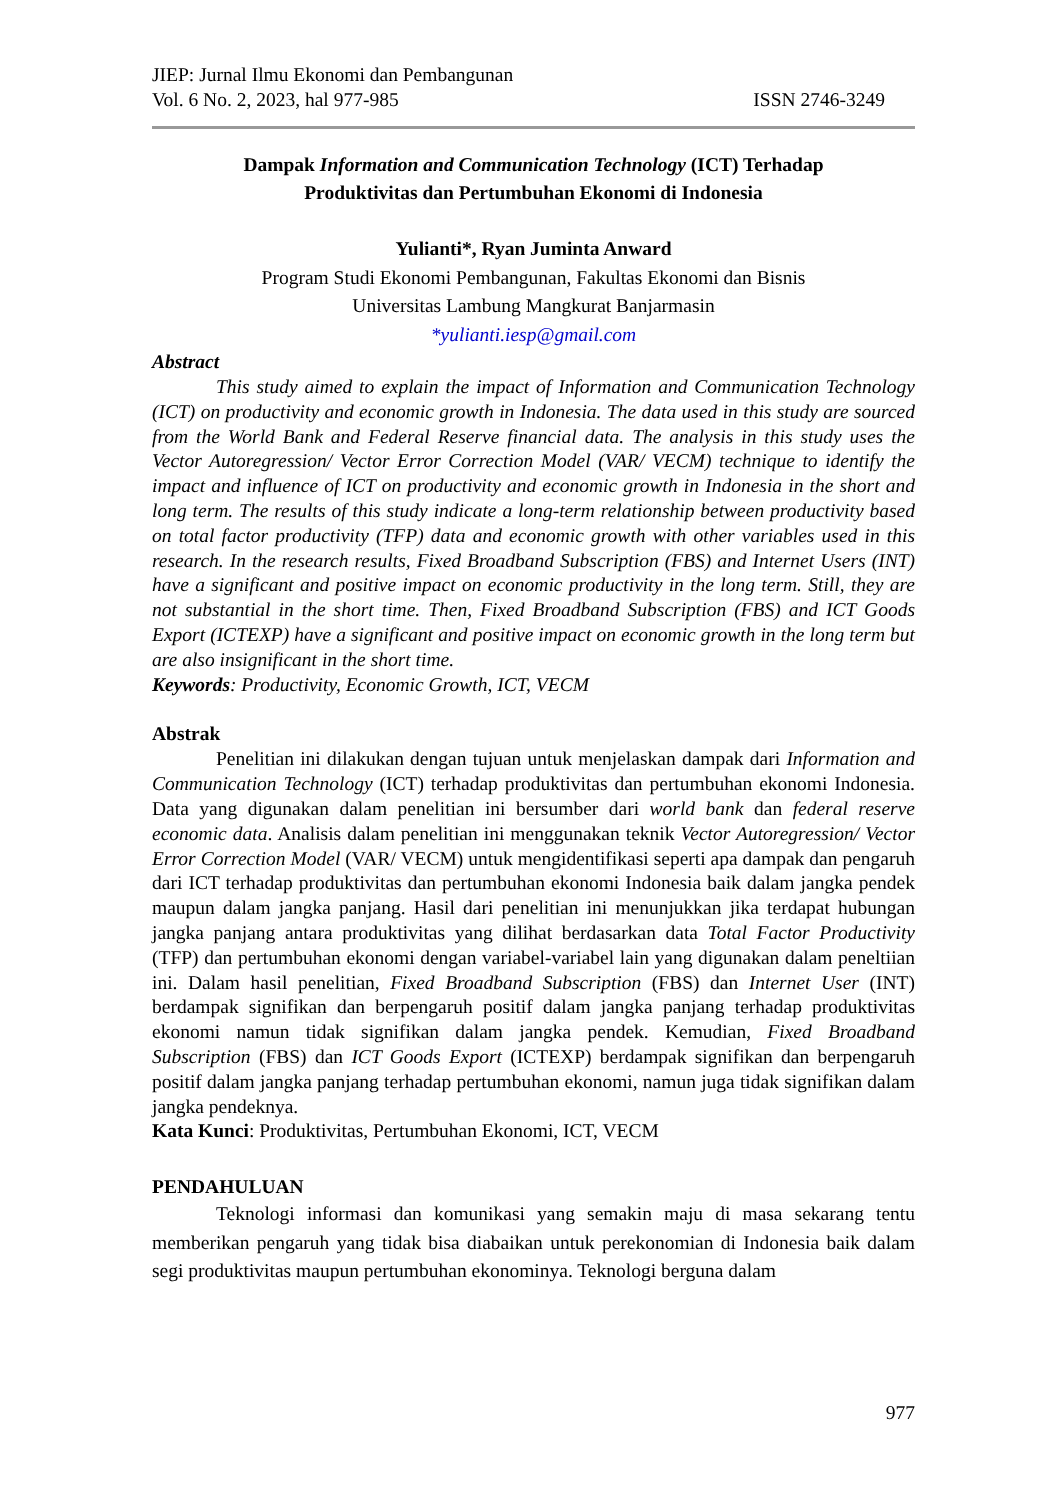JIEP: Jurnal Ilmu Ekonomi dan Pembangunan
Vol. 6 No. 2, 2023, hal 977-985 ISSN 2746-3249
Dampak Information and Communication Technology (ICT) Terhadap
Produktivitas dan Pertumbuhan Ekonomi di Indonesia
Yulianti*, Ryan Juminta Anward
Program Studi Ekonomi Pembangunan, Fakultas Ekonomi dan Bisnis
Universitas Lambung Mangkurat Banjarmasin
*yulianti.iesp@gmail.com
Abstract
This study aimed to explain the impact of Information and Communication Technology (ICT) on productivity and economic growth in Indonesia. The data used in this study are sourced from the World Bank and Federal Reserve financial data. The analysis in this study uses the Vector Autoregression/ Vector Error Correction Model (VAR/ VECM) technique to identify the impact and influence of ICT on productivity and economic growth in Indonesia in the short and long term. The results of this study indicate a long-term relationship between productivity based on total factor productivity (TFP) data and economic growth with other variables used in this research. In the research results, Fixed Broadband Subscription (FBS) and Internet Users (INT) have a significant and positive impact on economic productivity in the long term. Still, they are not substantial in the short time. Then, Fixed Broadband Subscription (FBS) and ICT Goods Export (ICTEXP) have a significant and positive impact on economic growth in the long term but are also insignificant in the short time.
Keywords: Productivity, Economic Growth, ICT, VECM
Abstrak
Penelitian ini dilakukan dengan tujuan untuk menjelaskan dampak dari Information and Communication Technology (ICT) terhadap produktivitas dan pertumbuhan ekonomi Indonesia. Data yang digunakan dalam penelitian ini bersumber dari world bank dan federal reserve economic data. Analisis dalam penelitian ini menggunakan teknik Vector Autoregression/ Vector Error Correction Model (VAR/ VECM) untuk mengidentifikasi seperti apa dampak dan pengaruh dari ICT terhadap produktivitas dan pertumbuhan ekonomi Indonesia baik dalam jangka pendek maupun dalam jangka panjang. Hasil dari penelitian ini menunjukkan jika terdapat hubungan jangka panjang antara produktivitas yang dilihat berdasarkan data Total Factor Productivity (TFP) dan pertumbuhan ekonomi dengan variabel-variabel lain yang digunakan dalam peneltiian ini. Dalam hasil penelitian, Fixed Broadband Subscription (FBS) dan Internet User (INT) berdampak signifikan dan berpengaruh positif dalam jangka panjang terhadap produktivitas ekonomi namun tidak signifikan dalam jangka pendek. Kemudian, Fixed Broadband Subscription (FBS) dan ICT Goods Export (ICTEXP) berdampak signifikan dan berpengaruh positif dalam jangka panjang terhadap pertumbuhan ekonomi, namun juga tidak signifikan dalam jangka pendeknya.
Kata Kunci: Produktivitas, Pertumbuhan Ekonomi, ICT, VECM
PENDAHULUAN
Teknologi informasi dan komunikasi yang semakin maju di masa sekarang tentu memberikan pengaruh yang tidak bisa diabaikan untuk perekonomian di Indonesia baik dalam segi produktivitas maupun pertumbuhan ekonominya. Teknologi berguna dalam
977